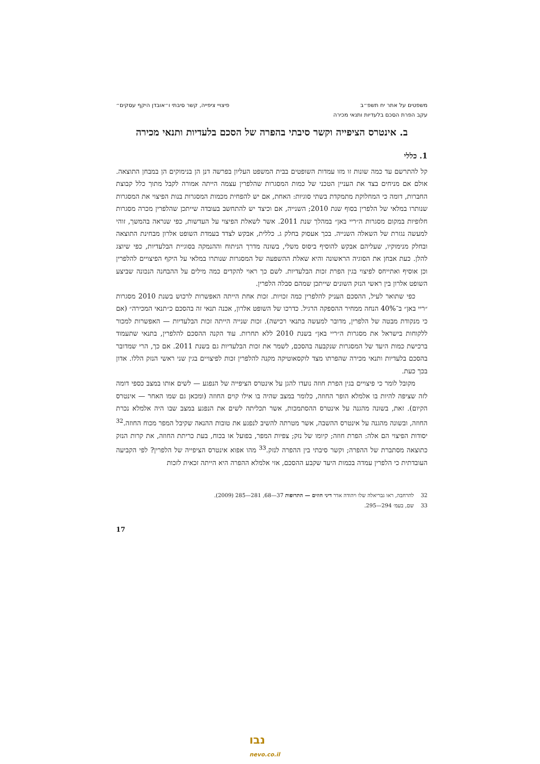משפטים על אתר יח תשפ״ב פיצויי ציפייה, קשר סיבתי ו״אובדן היקף עסקים״
עקב הפרת הסכם בלעדיות ותנאי מכירה
ב. אינטרס הציפייה וקשר סיבתי בהפרה של הסכם בלעדיות ותנאי מכירה
1. כללי
קל להתרשם עד כמה שונות זו מזו עמדות השופטים בבית המשפט העליון בפרשה דנן הן בנימוקים הן במבחן התוצאה. אולם אם מניחים בצד את העניין הטכני של כמות המסגרות שהלפרין עצמה הייתה אמורה לקבל מתוך כלל קבוצת החברות, דומה כי המחלוקת מתמקדת בשתי סוגיות: האחת, אם יש להפחית מכמות המסגרות בנות הפיצוי את המסגרות שנותרו במלאי של הלפרין בסוף שנת 2010; השנייה, אם וכיצד יש להתחשב בעובדה שייתכן שהלפרין מכרה מסגרות חלופיות במקום מסגרות ה״ריי באן״ במהלך שנת 2011. אשר לשאלת הפיצוי על העדשות, כפי שנראה בהמשך, זוהי למעשה נגזרת של השאלה השנייה. בכך אעסוק בחלק ג. כללית, אבקש לצדד בעמדת השופט אלרון מבחינת התוצאה ובחלק מנימוקיו, שעליהם אבקש להוסיף ביסוס משלי, בשונה מדרך הניתוח וההנמקה בסוגיית הבלעדיות, כפי שיוצג להלן. כעת אבחן את הסוגיה הראשונה והיא שאלת ההשפעה של המסגרות שנותרו במלאי על היקף הפיצויים להלפרין וכן אוסיף ואתייחס לפיצוי בגין הפרת זכות הבלעדיות. לשם כך ראוי להקדים כמה מילים על ההבחנה הנכונה שביצע השופט אלרון בין ראשי הנזק השונים שייתכן שמהם סבלה הלפרין.
כפי שתואר לעיל, ההסכם העניק להלפרין כמה זכויות. זכות אחת הייתה האפשרות לרכוש בשנת 2010 מסגרות ״ריי באן״ ב־40% הנחה ממחיר ההספקה הרגיל. כדרכו של השופט אלרון, אכנה תנאי זה בהסכם כ״תנאי המכירה״ (אם כי מנקודת מבטה של הלפרין, מדובר למעשה בתנאי רכישה). זכות שנייה הייתה זכות הבלעדיות — האפשרות למכור ללקוחות בישראל את מסגרות ה״ריי באן״ בשנת 2010 ללא תחרות. עוד הקנה ההסכם להלפרין, בתנאי שתעמוד ברכישת כמות היעד של המסגרות שנקבעה בהסכם, לשמר את זכות הבלעדיות גם בשנת 2011. אם כך, הרי שמדובר בהסכם בלעדיות ותנאי מכירה שהפרתו מצד לוקסאוטיקה מקנה להלפרין זכות לפיצויים בגין שני ראשי הנזק הללו. אדון בכך כעת.
מקובל לומר כי פיצויים בגין הפרת חוזה נועדו להגן על אינטרס הציפייה של הנפגע — לשים אותו במצב כספי דומה לזה שציפה להיות בו אלמלא הופר החוזה, כלומר במצב שהיה בו אילו קוים החוזה (ומכאן גם שמו האחר — אינטרס הקיום). זאת, בשונה מהגנה על אינטרס ההסתמכות, אשר תכליתה לשים את הנפגע במצב שבו היה אלמלא נכרת החוזה, ובשונה מהגנה על אינטרס ההשבה, אשר מטרתה להשיב לנפגע את טובות ההנאה שקיבל המפר מכוח החוזה.<sup>32</sup> יסודות הפיצוי הם אלה: הפרת חוזה; קיומו של נזק; צפיות המפר, בפועל או בכוח, בעת כריתת החוזה, את קרות הנזק כתוצאה מסתברת של ההפרה; וקשר סיבתי בין ההפרה לנזק.<sup>33</sup> מהו אפוא אינטרס הציפייה של הלפרין? לפי הקביעה העובדתית כי הלפרין עמדה בכמות היעד שקבע ההסכם, אזי אלמלא ההפרה היא הייתה זכאית לזכות
32 להרחבה, ראו גבריאלה שלו ויהודה אדר דיני חוזים — התרופות 37—68, 281—285 (2009).
33 שם, בעמ׳ 294—295.
17
נבו
nevo.co.il